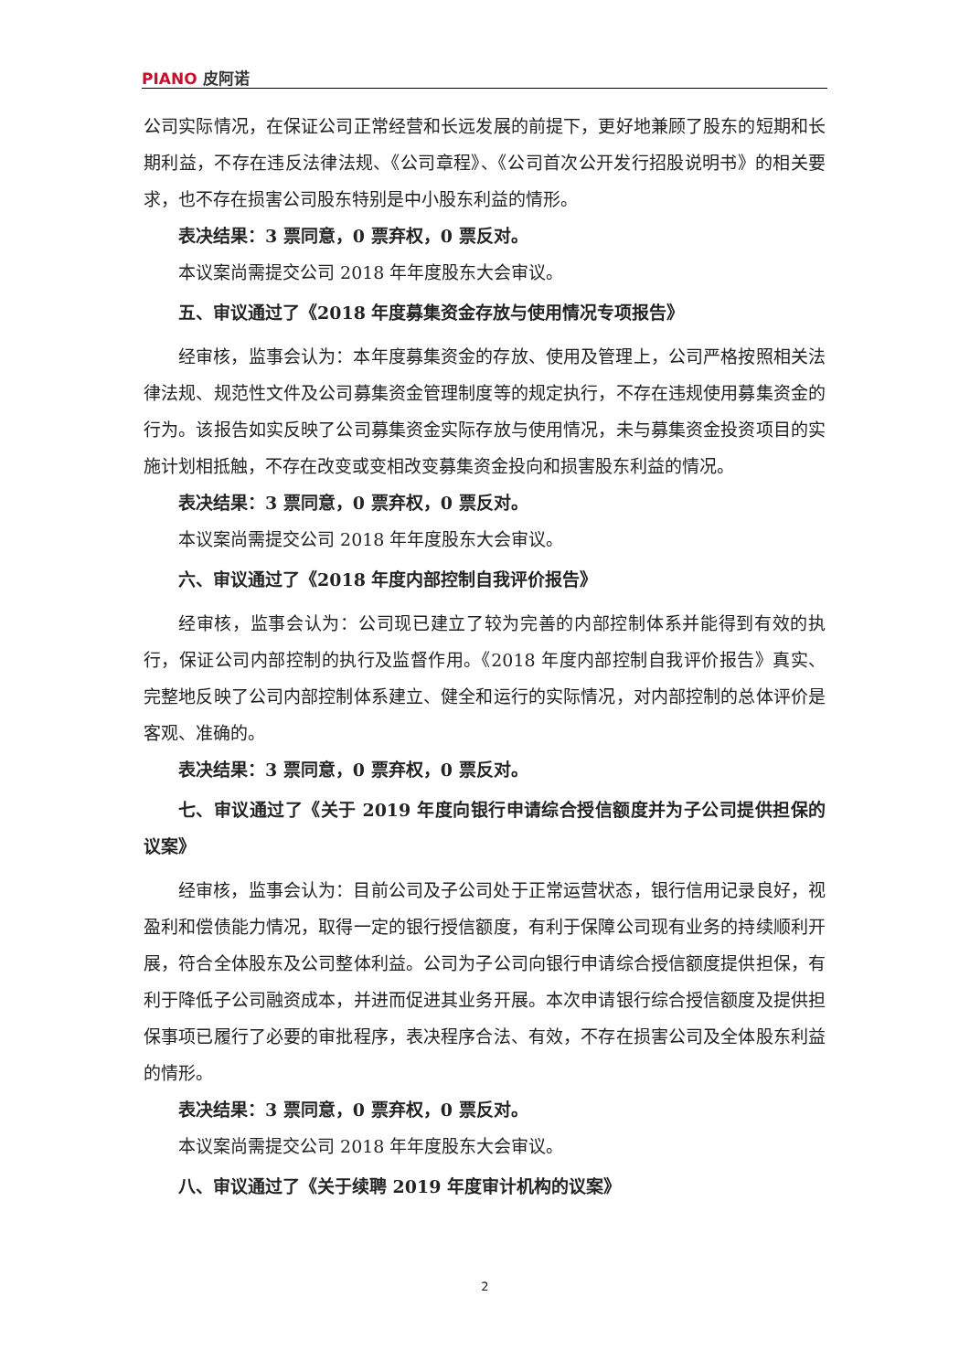PIANO 皮阿诺
公司实际情况，在保证公司正常经营和长远发展的前提下，更好地兼顾了股东的短期和长期利益，不存在违反法律法规、《公司章程》、《公司首次公开发行招股说明书》的相关要求，也不存在损害公司股东特别是中小股东利益的情形。
表决结果：3 票同意，0 票弃权，0 票反对。
本议案尚需提交公司 2018 年年度股东大会审议。
五、审议通过了《2018 年度募集资金存放与使用情况专项报告》
经审核，监事会认为：本年度募集资金的存放、使用及管理上，公司严格按照相关法律法规、规范性文件及公司募集资金管理制度等的规定执行，不存在违规使用募集资金的行为。该报告如实反映了公司募集资金实际存放与使用情况，未与募集资金投资项目的实施计划相抵触，不存在改变或变相改变募集资金投向和损害股东利益的情况。
表决结果：3 票同意，0 票弃权，0 票反对。
本议案尚需提交公司 2018 年年度股东大会审议。
六、审议通过了《2018 年度内部控制自我评价报告》
经审核，监事会认为：公司现已建立了较为完善的内部控制体系并能得到有效的执行，保证公司内部控制的执行及监督作用。《2018 年度内部控制自我评价报告》真实、完整地反映了公司内部控制体系建立、健全和运行的实际情况，对内部控制的总体评价是客观、准确的。
表决结果：3 票同意，0 票弃权，0 票反对。
七、审议通过了《关于 2019 年度向银行申请综合授信额度并为子公司提供担保的议案》
经审核，监事会认为：目前公司及子公司处于正常运营状态，银行信用记录良好，视盈利和偿债能力情况，取得一定的银行授信额度，有利于保障公司现有业务的持续顺利开展，符合全体股东及公司整体利益。公司为子公司向银行申请综合授信额度提供担保，有利于降低子公司融资成本，并进而促进其业务开展。本次申请银行综合授信额度及提供担保事项已履行了必要的审批程序，表决程序合法、有效，不存在损害公司及全体股东利益的情形。
表决结果：3 票同意，0 票弃权，0 票反对。
本议案尚需提交公司 2018 年年度股东大会审议。
八、审议通过了《关于续聘 2019 年度审计机构的议案》
2